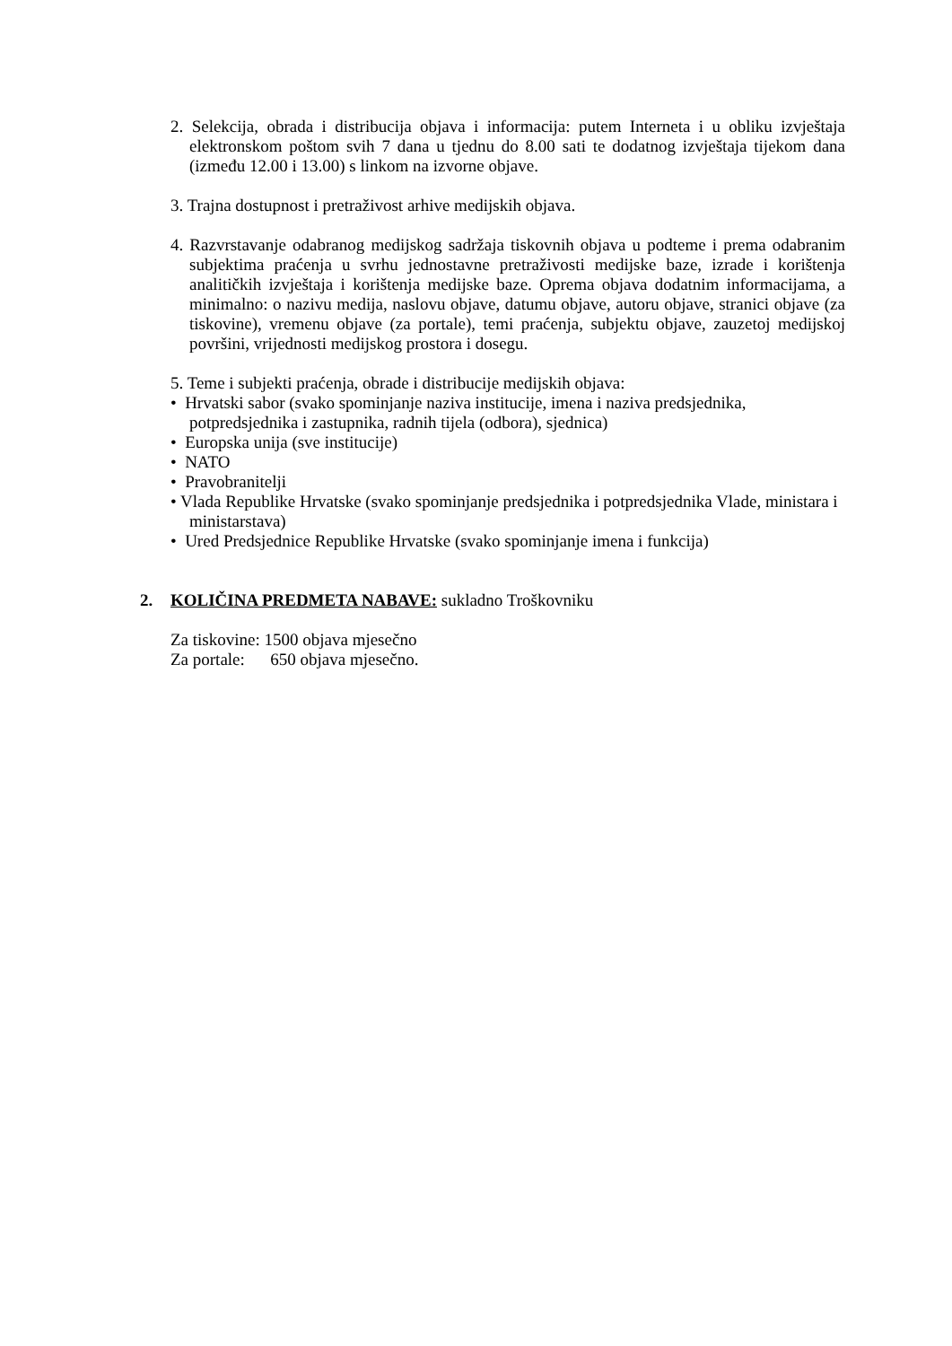2. Selekcija, obrada i distribucija objava i informacija: putem Interneta i u obliku izvještaja elektronskom poštom svih 7 dana u tjednu do 8.00 sati te dodatnog izvještaja tijekom dana (između 12.00 i 13.00) s linkom na izvorne objave.
3. Trajna dostupnost i pretraživost arhive medijskih objava.
4. Razvrstavanje odabranog medijskog sadržaja tiskovnih objava u podteme i prema odabranim subjektima praćenja u svrhu jednostavne pretraživosti medijske baze, izrade i korištenja analitičkih izvještaja i korištenja medijske baze. Oprema objava dodatnim informacijama, a minimalno: o nazivu medija, naslovu objave, datumu objave, autoru objave, stranici objave (za tiskovine), vremenu objave (za portale), temi praćenja, subjektu objave, zauzetoj medijskoj površini, vrijednosti medijskog prostora i dosegu.
5. Teme i subjekti praćenja, obrade i distribucije medijskih objava:
• Hrvatski sabor (svako spominjanje naziva institucije, imena i naziva predsjednika, potpredsjednika i zastupnika, radnih tijela (odbora), sjednica)
• Europska unija (sve institucije)
• NATO
• Pravobranitelji
• Vlada Republike Hrvatske (svako spominjanje predsjednika i potpredsjednika Vlade, ministara i ministarstava)
• Ured Predsjednice Republike Hrvatske (svako spominjanje imena i funkcija)
2. KOLIČINA PREDMETA NABAVE: sukladno Troškovniku
Za tiskovine: 1500 objava mjesečno
Za portale: 650 objava mjesečno.